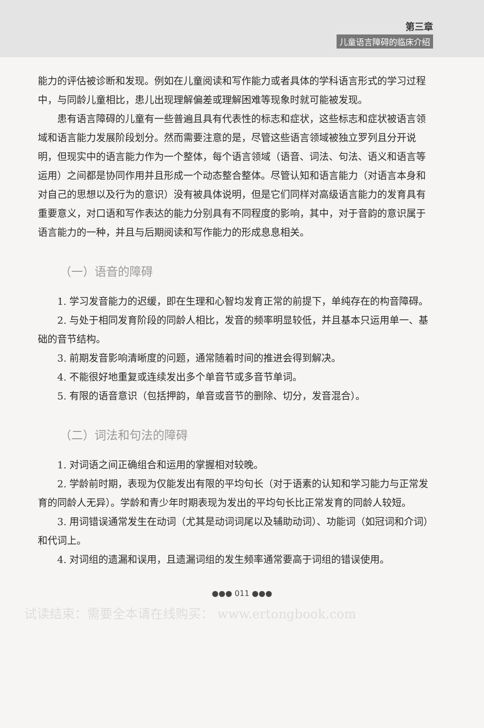第三章
儿童语言障碍的临床介绍
能力的评估被诊断和发现。例如在儿童阅读和写作能力或者具体的学科语言形式的学习过程中，与同龄儿童相比，患儿出现理解偏差或理解困难等现象时就可能被发现。
患有语言障碍的儿童有一些普遍且具有代表性的标志和症状，这些标志和症状被语言领域和语言能力发展阶段划分。然而需要注意的是，尽管这些语言领域被独立罗列且分开说明，但现实中的语言能力作为一个整体，每个语言领域（语音、词法、句法、语义和语言等运用）之间都是协同作用并且形成一个动态整合整体。尽管认知和语言能力（对语言本身和对自己的思想以及行为的意识）没有被具体说明，但是它们同样对高级语言能力的发育具有重要意义，对口语和写作表达的能力分别具有不同程度的影响，其中，对于音韵的意识属于语言能力的一种，并且与后期阅读和写作能力的形成息息相关。
（一）语音的障碍
1. 学习发音能力的迟缓，即在生理和心智均发育正常的前提下，单纯存在的构音障碍。
2. 与处于相同发育阶段的同龄人相比，发音的频率明显较低，并且基本只运用单一、基础的音节结构。
3. 前期发音影响清晰度的问题，通常随着时间的推进会得到解决。
4. 不能很好地重复或连续发出多个单音节或多音节单词。
5. 有限的语音意识（包括押韵，单音或音节的删除、切分，发音混合）。
（二）词法和句法的障碍
1. 对词语之间正确组合和运用的掌握相对较晚。
2. 学龄前时期，表现为仅能发出有限的平均句长（对于语素的认知和学习能力与正常发育的同龄人无异）。学龄和青少年时期表现为发出的平均句长比正常发育的同龄人较短。
3. 用词错误通常发生在动词（尤其是动词词尾以及辅助动词）、功能词（如冠词和介词）和代词上。
4. 对词组的遗漏和误用，且遗漏词组的发生频率通常要高于词组的错误使用。
●●● 011 ●●●
试读结束：需要全本请在线购买： www.ertongbook.com